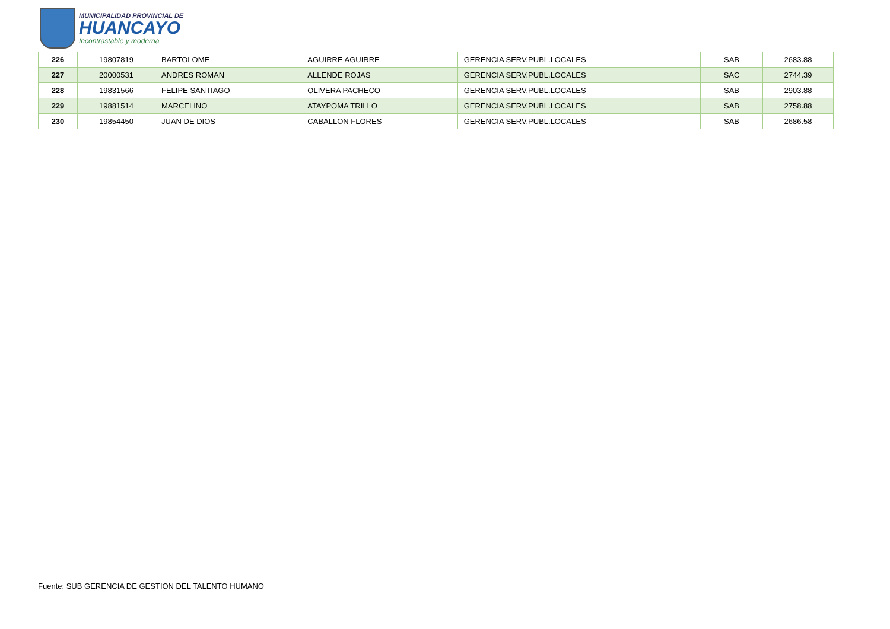MUNICIPALIDAD PROVINCIAL DE
HUANCAYO
Incontrastable y moderna
| 226 | 19807819 | BARTOLOME | AGUIRRE AGUIRRE | GERENCIA SERV.PUBL.LOCALES | SAB | 2683.88 |
| 227 | 20000531 | ANDRES ROMAN | ALLENDE ROJAS | GERENCIA SERV.PUBL.LOCALES | SAC | 2744.39 |
| 228 | 19831566 | FELIPE SANTIAGO | OLIVERA PACHECO | GERENCIA SERV.PUBL.LOCALES | SAB | 2903.88 |
| 229 | 19881514 | MARCELINO | ATAYPOMA TRILLO | GERENCIA SERV.PUBL.LOCALES | SAB | 2758.88 |
| 230 | 19854450 | JUAN DE DIOS | CABALLON FLORES | GERENCIA SERV.PUBL.LOCALES | SAB | 2686.58 |
Fuente: SUB GERENCIA DE GESTION DEL TALENTO HUMANO